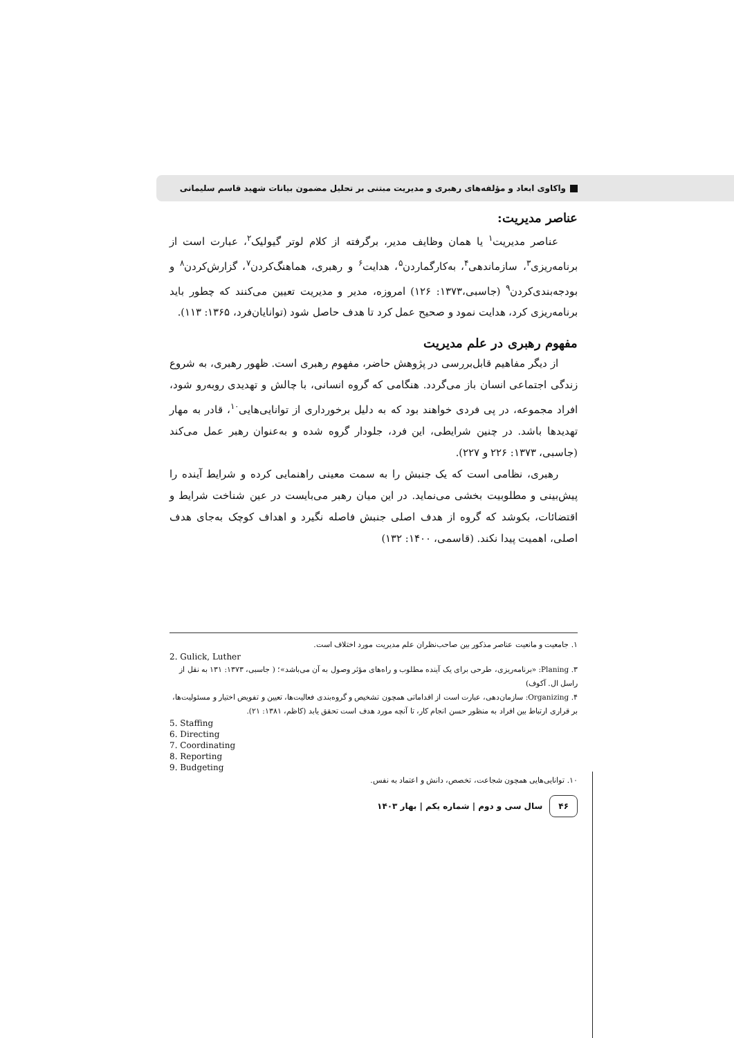واکاوی ابعاد و مؤلفه‌های رهبری و مدیریت مبتنی بر تحلیل مضمون بیانات شهید قاسم سلیمانی
عناصر مدیریت:
عناصر مدیریت<sup>۱</sup> یا همان وظایف مدیر، برگرفته از کلام لوتر گیولیک<sup>۲</sup>، عبارت است از برنامه‌ریزی<sup>۳</sup>، سازماندهی<sup>۴</sup>، به‌کارگماردن<sup>۵</sup>، هدایت<sup>۶</sup> و رهبری، هماهنگ‌کردن<sup>۷</sup>، گزارش‌کردن<sup>۸</sup> و بودجه‌بندی‌کردن<sup>۹</sup> (جاسبی،۱۳۷۳: ۱۲۶) امروزه، مدیر و مدیریت تعیین می‌کنند که چطور باید برنامه‌ریزی کرد، هدایت نمود و صحیح عمل کرد تا هدف حاصل شود (توانایان‌فرد، ۱۳۶۵: ۱۱۳).
مفهوم رهبری در علم مدیریت
از دیگر مفاهیم قابل‌بررسی در پژوهش حاضر، مفهوم رهبری است. ظهور رهبری، به شروع زندگی اجتماعی انسان باز می‌گردد. هنگامی که گروه انسانی، با چالش و تهدیدی روبه‌رو شود، افراد مجموعه، در پی فردی خواهند بود که به دلیل برخورداری از توانایی‌هایی<sup>۱۰</sup>، قادر به مهار تهدیدها باشد. در چنین شرایطی، این فرد، جلودار گروه شده و به‌عنوان رهبر عمل می‌کند (جاسبی، ۱۳۷۳: ۲۲۶ و ۲۲۷).
رهبری، نظامی است که یک جنبش را به سمت معینی راهنمایی کرده و شرایط آینده را پیش‌بینی و مطلوبیت بخشی می‌نماید. در این میان رهبر می‌بایست در عین شناخت شرایط و اقتضائات، بکوشد که گروه از هدف اصلی جنبش فاصله نگیرد و اهداف کوچک به‌جای هدف اصلی، اهمیت پیدا نکند. (قاسمی، ۱۴۰۰: ۱۳۲)
۱. جامعیت و مانعیت عناصر مذکور بین صاحب‌نظران علم مدیریت مورد اختلاف است.
2. Gulick, Luther
۳. Planing: «برنامه‌ریزی، طرحی برای یک آینده مطلوب و راه‌های مؤثر وصول به آن می‌باشد»؛ ( جاسبی، ۱۳۷۳: ۱۳۱ به نقل از راسل ال. آکوف)
۴. Organizing: سازمان‌دهی، عبارت است از اقداماتی همچون تشخیص و گروه‌بندی فعالیت‌ها، تعیین و تفویض اختیار و مسئولیت‌ها، بر قراری ارتباط بین افراد به منظور حسن انجام کار، تا آنچه مورد هدف است تحقق یابد (کاظم، ۱۳۸۱: ۲۱).
5. Staffing
6. Directing
7. Coordinating
8. Reporting
9. Budgeting
۱۰. توانایی‌هایی همچون شجاعت، تخصص، دانش و اعتماد به نفس.
۴۶ سال سی و دوم | شماره یکم | بهار ۱۴۰۳